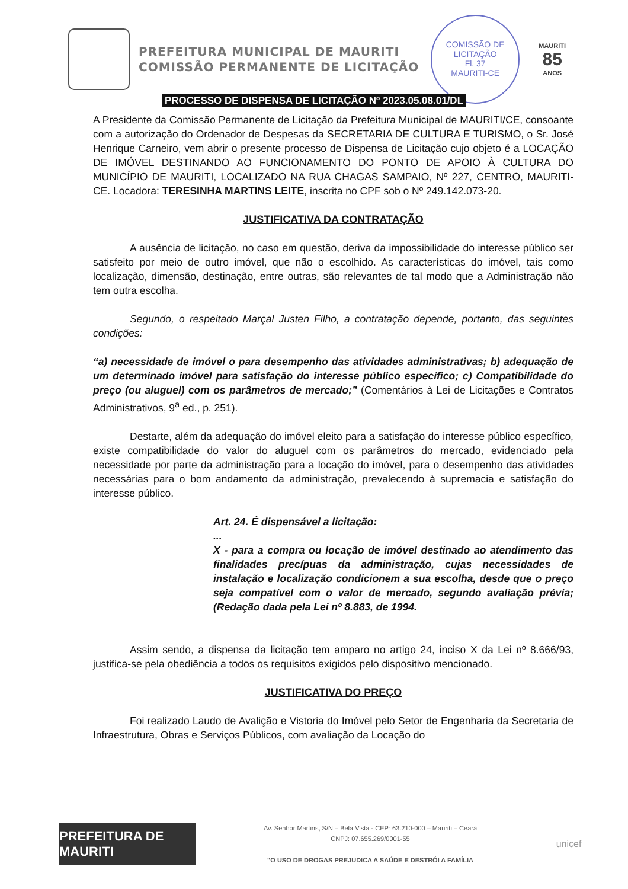PREFEITURA MUNICIPAL DE MAURITI
COMISSÃO PERMANENTE DE LICITAÇÃO
COMISSÃO DE LICITAÇÃO
Fl. 37
MAURITI-CE
MAURITI
85
ANOS
PROCESSO DE DISPENSA DE LICITAÇÃO Nº 2023.05.08.01/DL
A Presidente da Comissão Permanente de Licitação da Prefeitura Municipal de MAURITI/CE, consoante com a autorização do Ordenador de Despesas da SECRETARIA DE CULTURA E TURISMO, o Sr. José Henrique Carneiro, vem abrir o presente processo de Dispensa de Licitação cujo objeto é a LOCAÇÃO DE IMÓVEL DESTINANDO AO FUNCIONAMENTO DO PONTO DE APOIO À CULTURA DO MUNICÍPIO DE MAURITI, LOCALIZADO NA RUA CHAGAS SAMPAIO, Nº 227, CENTRO, MAURITI-CE. Locadora: TERESINHA MARTINS LEITE, inscrita no CPF sob o Nº 249.142.073-20.
JUSTIFICATIVA DA CONTRATAÇÃO
A ausência de licitação, no caso em questão, deriva da impossibilidade do interesse público ser satisfeito por meio de outro imóvel, que não o escolhido. As características do imóvel, tais como localização, dimensão, destinação, entre outras, são relevantes de tal modo que a Administração não tem outra escolha.
Segundo, o respeitado Marçal Justen Filho, a contratação depende, portanto, das seguintes condições:
“a) necessidade de imóvel o para desempenho das atividades administrativas; b) adequação de um determinado imóvel para satisfação do interesse público específico; c) Compatibilidade do preço (ou aluguel) com os parâmetros de mercado;” (Comentários à Lei de Licitações e Contratos Administrativos, 9<sup>a</sup> ed., p. 251).
Destarte, além da adequação do imóvel eleito para a satisfação do interesse público específico, existe compatibilidade do valor do aluguel com os parâmetros do mercado, evidenciado pela necessidade por parte da administração para a locação do imóvel, para o desempenho das atividades necessárias para o bom andamento da administração, prevalecendo à supremacia e satisfação do interesse público.
Art. 24. É dispensável a licitação:
...
X - para a compra ou locação de imóvel destinado ao atendimento das finalidades precípuas da administração, cujas necessidades de instalação e localização condicionem a sua escolha, desde que o preço seja compatível com o valor de mercado, segundo avaliação prévia; (Redação dada pela Lei nº 8.883, de 1994.
Assim sendo, a dispensa da licitação tem amparo no artigo 24, inciso X da Lei nº 8.666/93, justifica-se pela obediência a todos os requisitos exigidos pelo dispositivo mencionado.
JUSTIFICATIVA DO PREÇO
Foi realizado Laudo de Avalição e Vistoria do Imóvel pelo Setor de Engenharia da Secretaria de Infraestrutura, Obras e Serviços Públicos, com avaliação da Locação do
PREFEITURA DE MAURITI
Av. Senhor Martins, S/N – Bela Vista - CEP: 63.210-000 – Mauriti – Ceará
CNPJ: 07.655.269/0001-55
"O USO DE DROGAS PREJUDICA A SAÚDE E DESTRÓI A FAMÍLIA
unicef